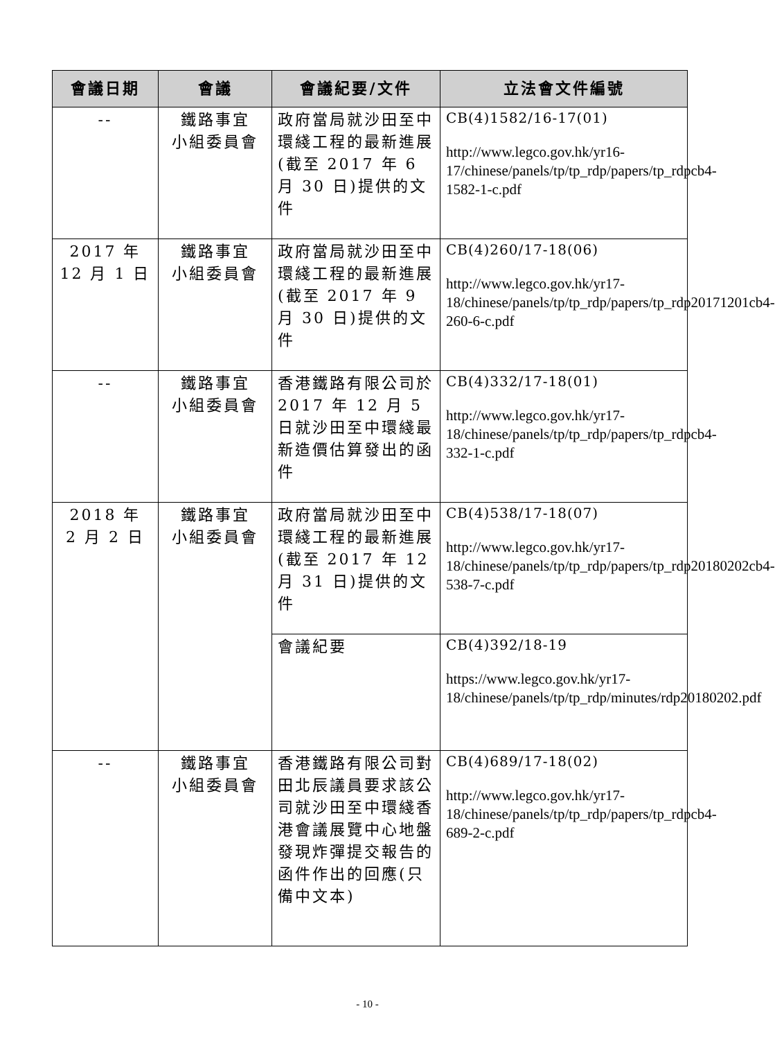| 會議日期 | 會議 | 會議紀要/文件 | 立法會文件編號 |
| --- | --- | --- | --- |
| -- | 鐵路事宜 小組委員會 | 政府當局就沙田至中環綫工程的最新進展(截至 2017 年 6 月 30 日)提供的文件 | CB(4)1582/16-17(01) http://www.legco.gov.hk/yr16-17/chinese/panels/tp/tp_rdp/papers/tp_rdpcb4-1582-1-c.pdf |
| 2017 年 12 月 1 日 | 鐵路事宜 小組委員會 | 政府當局就沙田至中環綫工程的最新進展(截至 2017 年 9 月 30 日)提供的文件 | CB(4)260/17-18(06) http://www.legco.gov.hk/yr17-18/chinese/panels/tp/tp_rdp/papers/tp_rdp20171201cb4-260-6-c.pdf |
| -- | 鐵路事宜 小組委員會 | 香港鐵路有限公司於 2017 年 12 月 5 日就沙田至中環綫最新造價估算發出的函件 | CB(4)332/17-18(01) http://www.legco.gov.hk/yr17-18/chinese/panels/tp/tp_rdp/papers/tp_rdpcb4-332-1-c.pdf |
| 2018 年 2 月 2 日 | 鐵路事宜 小組委員會 | 政府當局就沙田至中環綫工程的最新進展(截至 2017 年 12 月 31 日)提供的文件 | CB(4)538/17-18(07) http://www.legco.gov.hk/yr17-18/chinese/panels/tp/tp_rdp/papers/tp_rdp20180202cb4-538-7-c.pdf |
| | | 會議紀要 | CB(4)392/18-19 https://www.legco.gov.hk/yr17-18/chinese/panels/tp/tp_rdp/minutes/rdp20180202.pdf |
| -- | 鐵路事宜 小組委員會 | 香港鐵路有限公司對田北辰議員要求該公司就沙田至中環綫香港會議展覽中心地盤發現炸彈提交報告的函件作出的回應(只備中文本) | CB(4)689/17-18(02) http://www.legco.gov.hk/yr17-18/chinese/panels/tp/tp_rdp/papers/tp_rdpcb4-689-2-c.pdf |
- 10 -